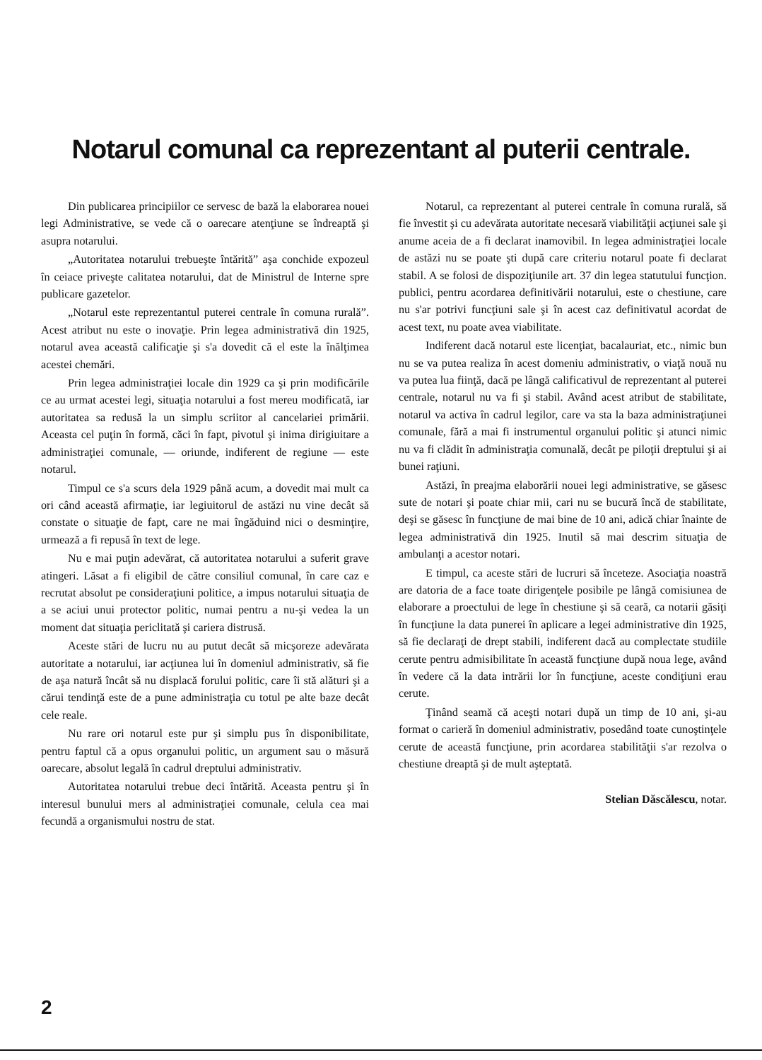Notarul comunal ca reprezentant al puterii centrale.
Din publicarea principiilor ce servesc de bază la elaborarea nouei legi Administrative, se vede că o oarecare atenţiune se îndreaptă şi asupra notarului.
„Autoritatea notarului trebueşte întărită” aşa conchide expozeul în ceiace priveşte calitatea notarului, dat de Ministrul de Interne spre publicare gazetelor.
„Notarul este reprezentantul puterei centrale în comuna rurală”. Acest atribut nu este o inovaţie. Prin legea administrativă din 1925, notarul avea această calificaţie şi s'a dovedit că el este la înălţimea acestei chemări.
Prin legea administraţiei locale din 1929 ca şi prin modificările ce au urmat acestei legi, situaţia notarului a fost mereu modificată, iar autoritatea sa redusă la un simplu scriitor al cancelariei primării. Aceasta cel puţin în formă, căci în fapt, pivotul şi inima dirigiuitare a administraţiei comunale, — oriunde, indiferent de regiune — este notarul.
Timpul ce s'a scurs dela 1929 până acum, a dovedit mai mult ca ori când această afirmaţie, iar legiuitorul de astăzi nu vine decât să constate o situaţie de fapt, care ne mai îngăduind nici o desminţire, urmează a fi repusă în text de lege.
Nu e mai puţin adevărat, că autoritatea notarului a suferit grave atingeri. Lăsat a fi eligibil de către consiliul comunal, în care caz e recrutat absolut pe consideraţiuni politice, a impus notarului situaţia de a se aciui unui protector politic, numai pentru a nu-şi vedea la un moment dat situaţia periclitată şi cariera distrusă.
Aceste stări de lucru nu au putut decât să micşoreze adevărata autoritate a notarului, iar acţiunea lui în domeniul administrativ, să fie de aşa natură încât să nu displacă forului politic, care îi stă alături şi a cărui tendinţă este de a pune administraţia cu totul pe alte baze decât cele reale.
Nu rare ori notarul este pur şi simplu pus în disponibilitate, pentru faptul că a opus organului politic, un argument sau o măsură oarecare, absolut legală în cadrul dreptului administrativ.
Autoritatea notarului trebue deci întărită. Aceasta pentru şi în interesul bunului mers al administraţiei comunale, celula cea mai fecundă a organismului nostru de stat.
Notarul, ca reprezentant al puterei centrale în comuna rurală, să fie învestit şi cu adevărata autoritate necesară viabilităţii acţiunei sale şi anume aceia de a fi declarat inamovibil. In legea administraţiei locale de astăzi nu se poate şti după care criteriu notarul poate fi declarat stabil. A se folosi de dispoziţiunile art. 37 din legea statutului funcţion. publici, pentru acordarea definitivării notarului, este o chestiune, care nu s'ar potrivi funcţiuni sale şi în acest caz definitivatul acordat de acest text, nu poate avea viabilitate.
Indiferent dacă notarul este licenţiat, bacalauriat, etc., nimic bun nu se va putea realiza în acest domeniu administrativ, o viaţă nouă nu va putea lua fiinţă, dacă pe lângă calificativul de reprezentant al puterei centrale, notarul nu va fi şi stabil. Având acest atribut de stabilitate, notarul va activa în cadrul legilor, care va sta la baza administraţiunei comunale, fără a mai fi instrumentul organului politic şi atunci nimic nu va fi clădit în administraţia comunală, decât pe piloţii dreptului şi ai bunei raţiuni.
Astăzi, în preajma elaborării nouei legi administrative, se găsesc sute de notari şi poate chiar mii, cari nu se bucură încă de stabilitate, deşi se găsesc în funcţiune de mai bine de 10 ani, adică chiar înainte de legea administrativă din 1925. Inutil să mai descrim situaţia de ambulanţi a acestor notari.
E timpul, ca aceste stări de lucruri să înceteze. Asociaţia noastră are datoria de a face toate dirigenţele posibile pe lângă comisiunea de elaborare a proectului de lege în chestiune şi să ceară, ca notarii găsiţi în funcţiune la data punerei în aplicare a legei administrative din 1925, să fie declaraţi de drept stabili, indiferent dacă au complectate studiile cerute pentru admisibilitate în această funcţiune după noua lege, având în vedere că la data intrării lor în funcţiune, aceste condiţiuni erau cerute.
Ţinând seamă că aceşti notari după un timp de 10 ani, şi-au format o carieră în domeniul administrativ, posedând toate cunoştinţele cerute de această funcţiune, prin acordarea stabilităţii s'ar rezolva o chestiune dreaptă şi de mult aşteptată.
Stelian Dăscălescu, notar.
2